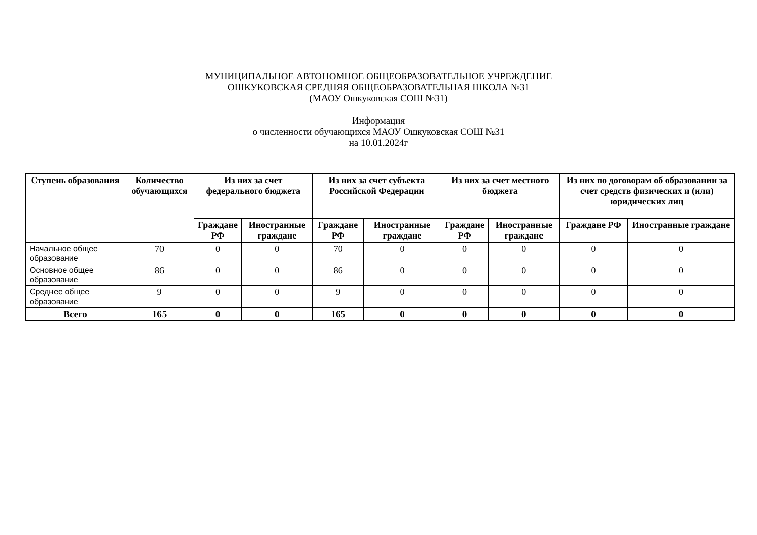МУНИЦИПАЛЬНОЕ АВТОНОМНОЕ ОБЩЕОБРАЗОВАТЕЛЬНОЕ УЧРЕЖДЕНИЕ
ОШКУКОВСКАЯ СРЕДНЯЯ ОБЩЕОБРАЗОВАТЕЛЬНАЯ ШКОЛА №31
(МАОУ Ошкуковская СОШ №31)
Информация
о численности обучающихся МАОУ Ошкуковская СОШ №31
на 10.01.2024г
| Ступень образования | Количество обучающихся | Из них за счет федерального бюджета | | Из них за счет субъекта Российской Федерации | | Из них за счет местного бюджета | | Из них по договорам об образовании за счет средств физических и (или) юридических лиц | |
| --- | --- | --- | --- | --- | --- | --- | --- | --- | --- |
| | | Граждане РФ | Иностранные граждане | Граждане РФ | Иностранные граждане | Граждане РФ | Иностранные граждане | Граждане РФ | Иностранные граждане |
| Начальное общее образование | 70 | 0 | 0 | 70 | 0 | 0 | 0 | 0 | 0 |
| Основное общее образование | 86 | 0 | 0 | 86 | 0 | 0 | 0 | 0 | 0 |
| Среднее общее образование | 9 | 0 | 0 | 9 | 0 | 0 | 0 | 0 | 0 |
| Всего | 165 | 0 | 0 | 165 | 0 | 0 | 0 | 0 | 0 |